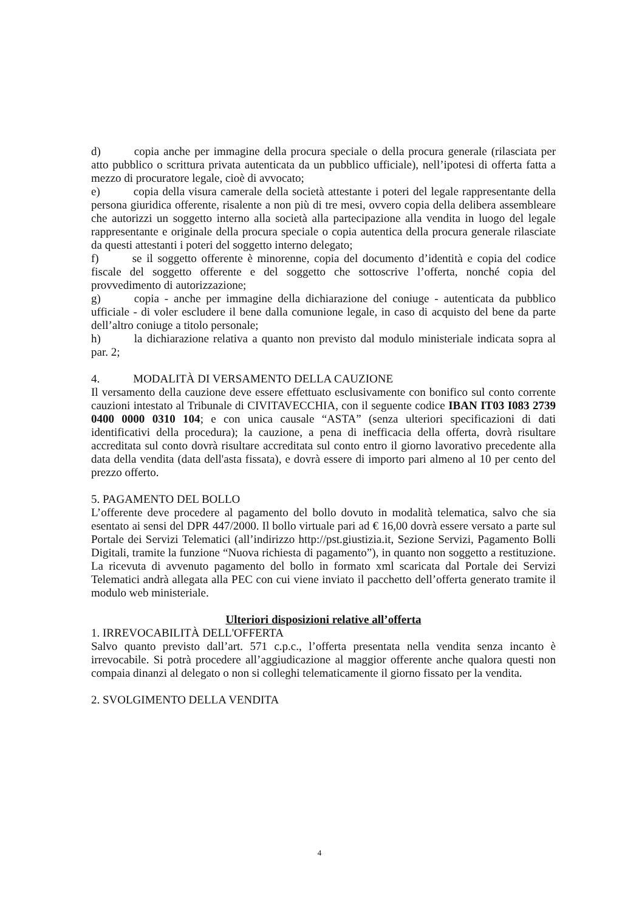d) copia anche per immagine della procura speciale o della procura generale (rilasciata per atto pubblico o scrittura privata autenticata da un pubblico ufficiale), nell’ipotesi di offerta fatta a mezzo di procuratore legale, cioè di avvocato;
e) copia della visura camerale della società attestante i poteri del legale rappresentante della persona giuridica offerente, risalente a non più di tre mesi, ovvero copia della delibera assembleare che autorizzi un soggetto interno alla società alla partecipazione alla vendita in luogo del legale rappresentante e originale della procura speciale o copia autentica della procura generale rilasciate da questi attestanti i poteri del soggetto interno delegato;
f) se il soggetto offerente è minorenne, copia del documento d’identità e copia del codice fiscale del soggetto offerente e del soggetto che sottoscrive l’offerta, nonché copia del provvedimento di autorizzazione;
g) copia - anche per immagine della dichiarazione del coniuge - autenticata da pubblico ufficiale - di voler escludere il bene dalla comunione legale, in caso di acquisto del bene da parte dell’altro coniuge a titolo personale;
h) la dichiarazione relativa a quanto non previsto dal modulo ministeriale indicata sopra al par. 2;
4. MODALITÀ DI VERSAMENTO DELLA CAUZIONE
Il versamento della cauzione deve essere effettuato esclusivamente con bonifico sul conto corrente cauzioni intestato al Tribunale di CIVITAVECCHIA, con il seguente codice IBAN IT03 I083 2739 0400 0000 0310 104; e con unica causale “ASTA” (senza ulteriori specificazioni di dati identificativi della procedura); la cauzione, a pena di inefficacia della offerta, dovrà risultare accreditata sul conto dovrà risultare accreditata sul conto entro il giorno lavorativo precedente alla data della vendita (data dell'asta fissata), e dovrà essere di importo pari almeno al 10 per cento del prezzo offerto.
5. PAGAMENTO DEL BOLLO
L’offerente deve procedere al pagamento del bollo dovuto in modalità telematica, salvo che sia esentato ai sensi del DPR 447/2000. Il bollo virtuale pari ad € 16,00 dovrà essere versato a parte sul Portale dei Servizi Telematici (all’indirizzo http://pst.giustizia.it, Sezione Servizi, Pagamento Bolli Digitali, tramite la funzione “Nuova richiesta di pagamento”), in quanto non soggetto a restituzione. La ricevuta di avvenuto pagamento del bollo in formato xml scaricata dal Portale dei Servizi Telematici andrà allegata alla PEC con cui viene inviato il pacchetto dell’offerta generato tramite il modulo web ministeriale.
Ulteriori disposizioni relative all’offerta
1. IRREVOCABILITÀ DELL'OFFERTA
Salvo quanto previsto dall’art. 571 c.p.c., l’offerta presentata nella vendita senza incanto è irrevocabile. Si potrà procedere all’aggiudicazione al maggior offerente anche qualora questi non compaia dinanzi al delegato o non si colleghi telematicamente il giorno fissato per la vendita.
2. SVOLGIMENTO DELLA VENDITA
4